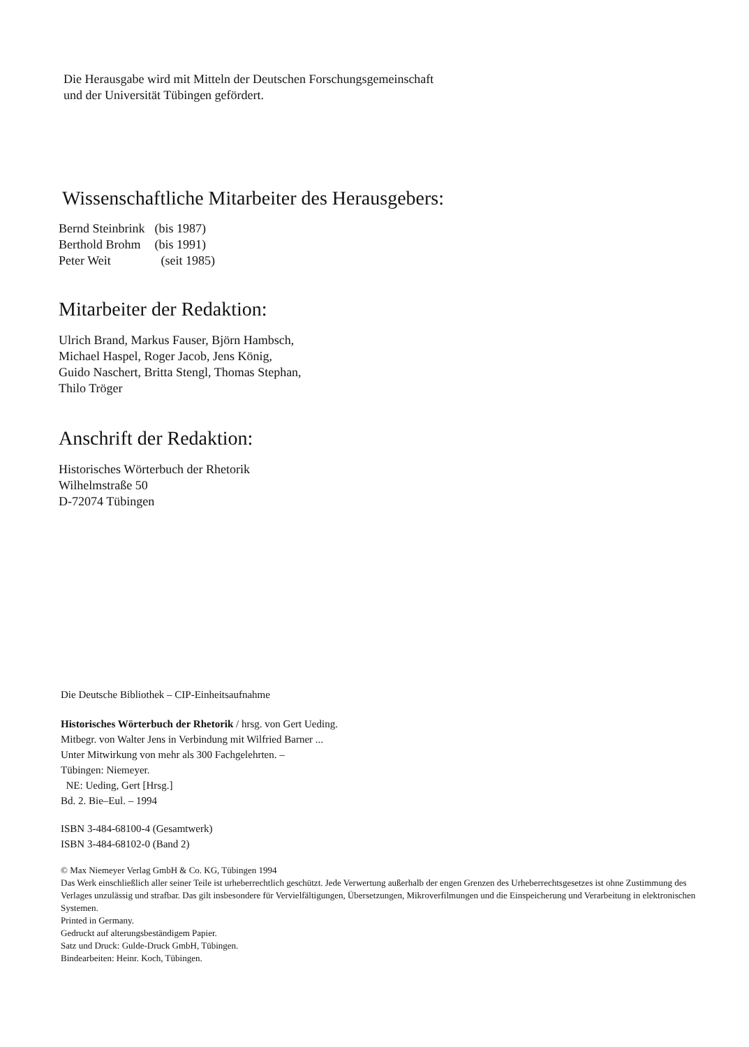Die Herausgabe wird mit Mitteln der Deutschen Forschungsgemeinschaft
und der Universität Tübingen gefördert.
Wissenschaftliche Mitarbeiter des Herausgebers:
| Bernd Steinbrink | (bis 1987) |
| Berthold Brohm | (bis 1991) |
| Peter Weit | (seit 1985) |
Mitarbeiter der Redaktion:
Ulrich Brand, Markus Fauser, Björn Hambsch,
Michael Haspel, Roger Jacob, Jens König,
Guido Naschert, Britta Stengl, Thomas Stephan,
Thilo Tröger
Anschrift der Redaktion:
Historisches Wörterbuch der Rhetorik
Wilhelmstraße 50
D-72074 Tübingen
Die Deutsche Bibliothek – CIP-Einheitsaufnahme
Historisches Wörterbuch der Rhetorik / hrsg. von Gert Ueding.
Mitbegr. von Walter Jens in Verbindung mit Wilfried Barner ...
Unter Mitwirkung von mehr als 300 Fachgelehrten. –
Tübingen: Niemeyer.
NE: Ueding, Gert [Hrsg.]
Bd. 2. Bie–Eul. – 1994
ISBN 3-484-68100-4 (Gesamtwerk)
ISBN 3-484-68102-0 (Band 2)
© Max Niemeyer Verlag GmbH & Co. KG, Tübingen 1994
Das Werk einschließlich aller seiner Teile ist urheberrechtlich geschützt. Jede Verwertung außerhalb der engen Grenzen des Urheberrechtsgesetzes ist ohne Zustimmung des Verlages unzulässig und strafbar. Das gilt insbesondere für Vervielfältigungen, Übersetzungen, Mikroverfilmungen und die Einspeicherung und Verarbeitung in elektronischen Systemen.
Printed in Germany.
Gedruckt auf alterungsbeständigem Papier.
Satz und Druck: Gulde-Druck GmbH, Tübingen.
Bindearbeiten: Heinr. Koch, Tübingen.